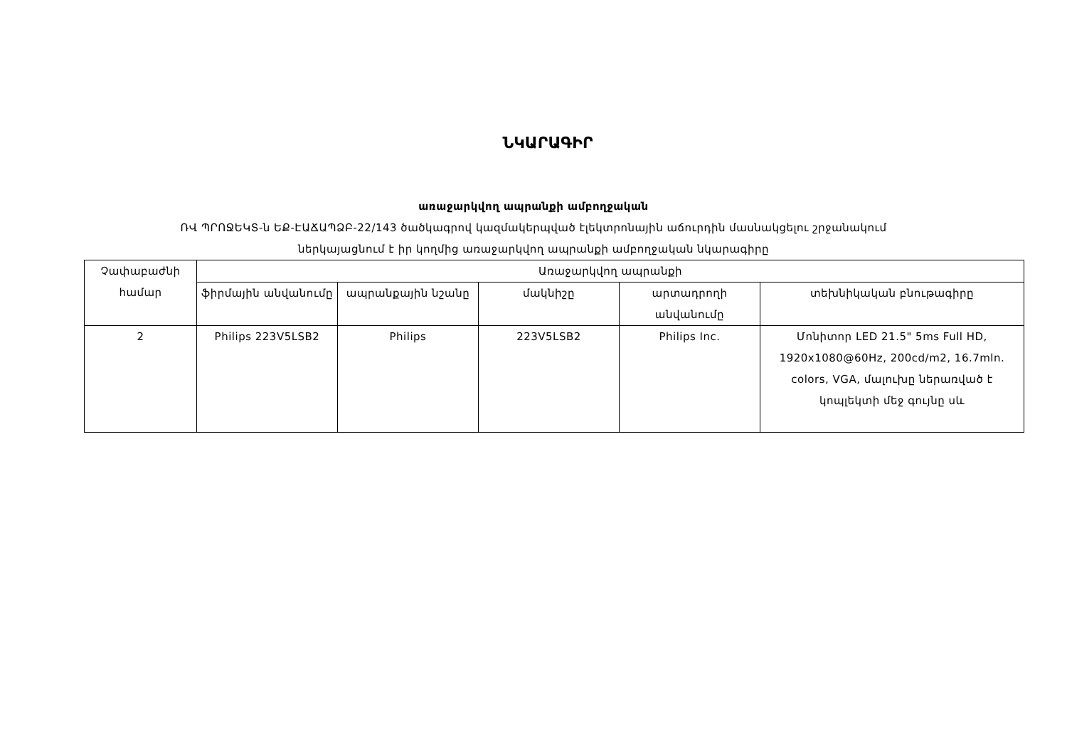ՆԿԱՐԱԳԻՐ
առաջարկվող ապրանքի ամբողջական
ՌՎ ՊՐՈՋԵԿՏ-ն ԵՔ-ԷԱՃԱՊՁԲ-22/143 ծածկագրով կազմակերպված էլեկտրոնային աճուրդին մասնակցելու շրջանակում
ներկայացնում է իր կողմից առաջարկվող ապրանքի ամբողջական նկարագիրը
| Չափաբաժնի համար | Առաջարկվող ապրանքի | | | | |
| --- | --- | --- | --- | --- | --- |
| | ֆիրմային անվանումը | ապրանքային նշանը | մակնիշը | արտադրողի անվանումը | տեխնիկական բնութագիրը |
| 2 | Philips 223V5LSB2 | Philips | 223V5LSB2 | Philips Inc. | Մոնիտոր LED 21.5" 5ms Full HD, 1920x1080@60Hz, 200cd/m2, 16.7mln. colors, VGA, մալուխը ներառված է կոպլեկտի մեջ գույնը սև |